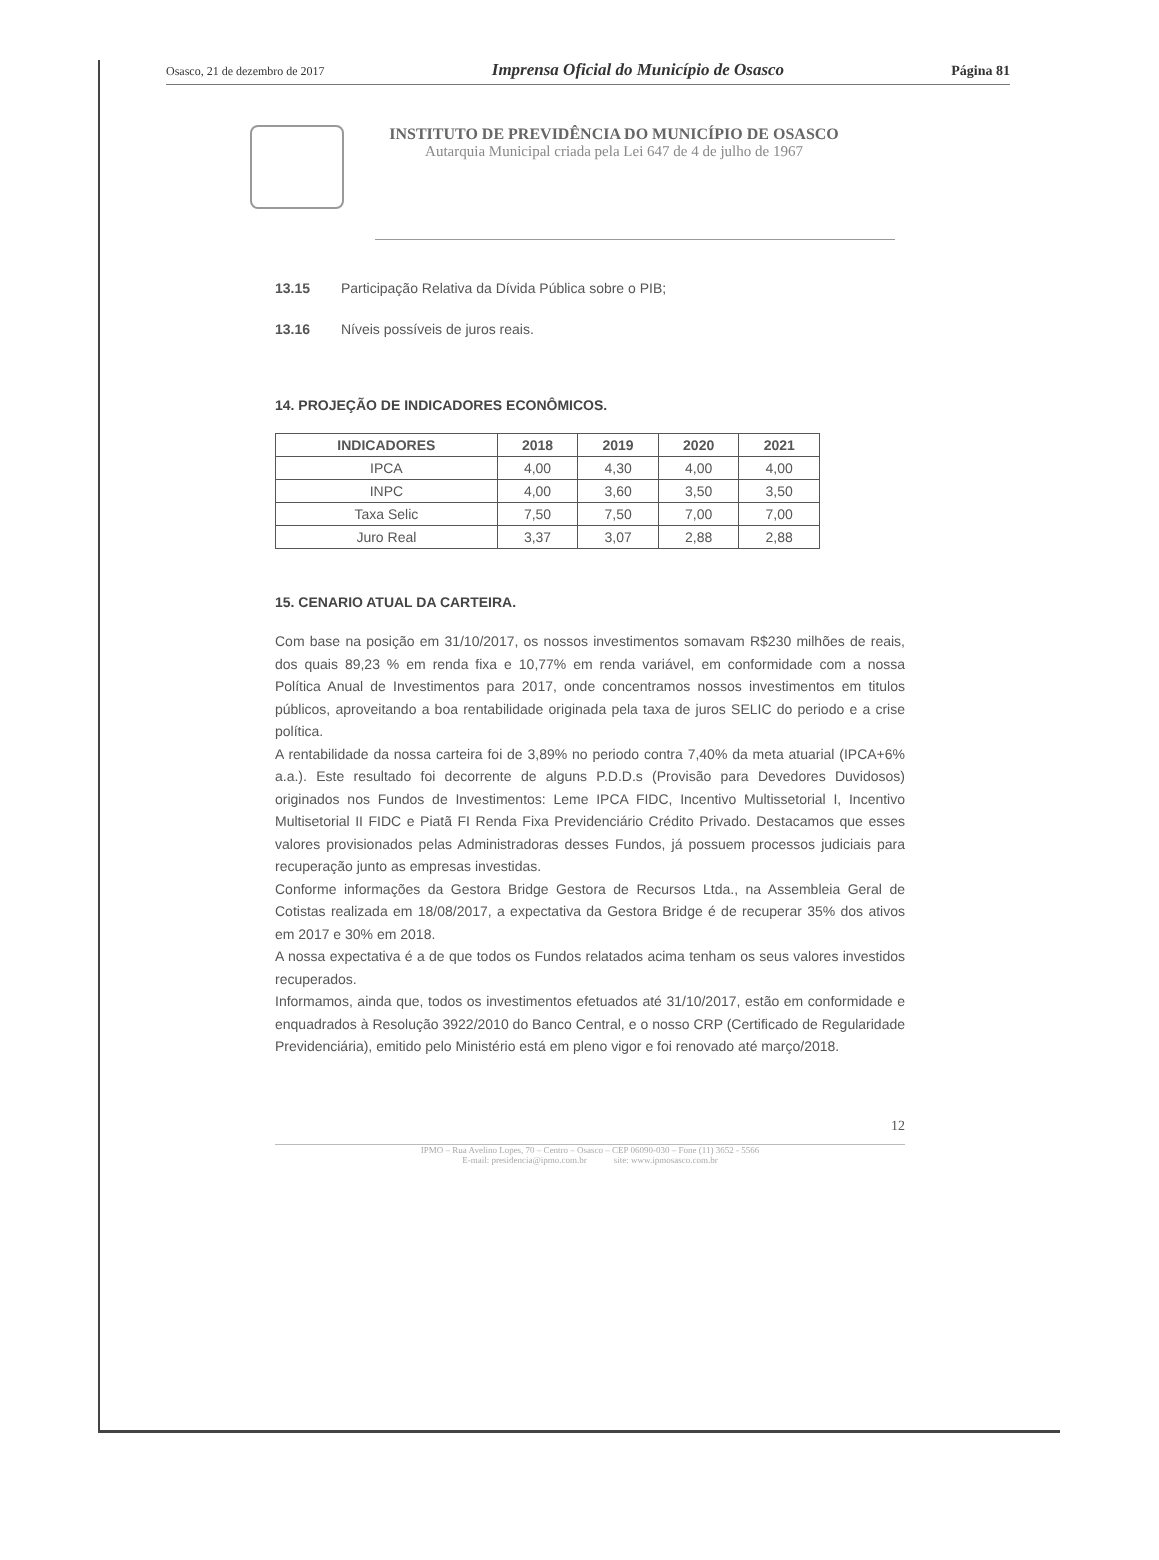Osasco, 21 de dezembro de 2017 Imprensa Oficial do Município de Osasco Página 81
INSTITUTO DE PREVIDÊNCIA DO MUNICÍPIO DE OSASCO
Autarquia Municipal criada pela Lei 647 de 4 de julho de 1967
13.15 Participação Relativa da Dívida Pública sobre o PIB;
13.16 Níveis possíveis de juros reais.
14. PROJEÇÃO DE INDICADORES ECONÔMICOS.
| INDICADORES | 2018 | 2019 | 2020 | 2021 |
| --- | --- | --- | --- | --- |
| IPCA | 4,00 | 4,30 | 4,00 | 4,00 |
| INPC | 4,00 | 3,60 | 3,50 | 3,50 |
| Taxa Selic | 7,50 | 7,50 | 7,00 | 7,00 |
| Juro Real | 3,37 | 3,07 | 2,88 | 2,88 |
15. CENARIO ATUAL DA CARTEIRA.
Com base na posição em 31/10/2017, os nossos investimentos somavam R$230 milhões de reais, dos quais 89,23 % em renda fixa e 10,77% em renda variável, em conformidade com a nossa Política Anual de Investimentos para 2017, onde concentramos nossos investimentos em titulos públicos, aproveitando a boa rentabilidade originada pela taxa de juros SELIC do periodo e a crise política.
A rentabilidade da nossa carteira foi de 3,89% no periodo contra 7,40% da meta atuarial (IPCA+6% a.a.). Este resultado foi decorrente de alguns P.D.D.s (Provisão para Devedores Duvidosos) originados nos Fundos de Investimentos: Leme IPCA FIDC, Incentivo Multissetorial I, Incentivo Multisetorial II FIDC e Piatã FI Renda Fixa Previdenciário Crédito Privado. Destacamos que esses valores provisionados pelas Administradoras desses Fundos, já possuem processos judiciais para recuperação junto as empresas investidas.
Conforme informações da Gestora Bridge Gestora de Recursos Ltda., na Assembleia Geral de Cotistas realizada em 18/08/2017, a expectativa da Gestora Bridge é de recuperar 35% dos ativos em 2017 e 30% em 2018.
A nossa expectativa é a de que todos os Fundos relatados acima tenham os seus valores investidos recuperados.
Informamos, ainda que, todos os investimentos efetuados até 31/10/2017, estão em conformidade e enquadrados à Resolução 3922/2010 do Banco Central, e o nosso CRP (Certificado de Regularidade Previdenciária), emitido pelo Ministério está em pleno vigor e foi renovado até março/2018.
12
IPMO – Rua Avelino Lopes, 70 – Centro – Osasco – CEP 06090-030 – Fone (11) 3652 - 5566
E-mail: presidencia@ipmo.com.br site: www.ipmosasco.com.br